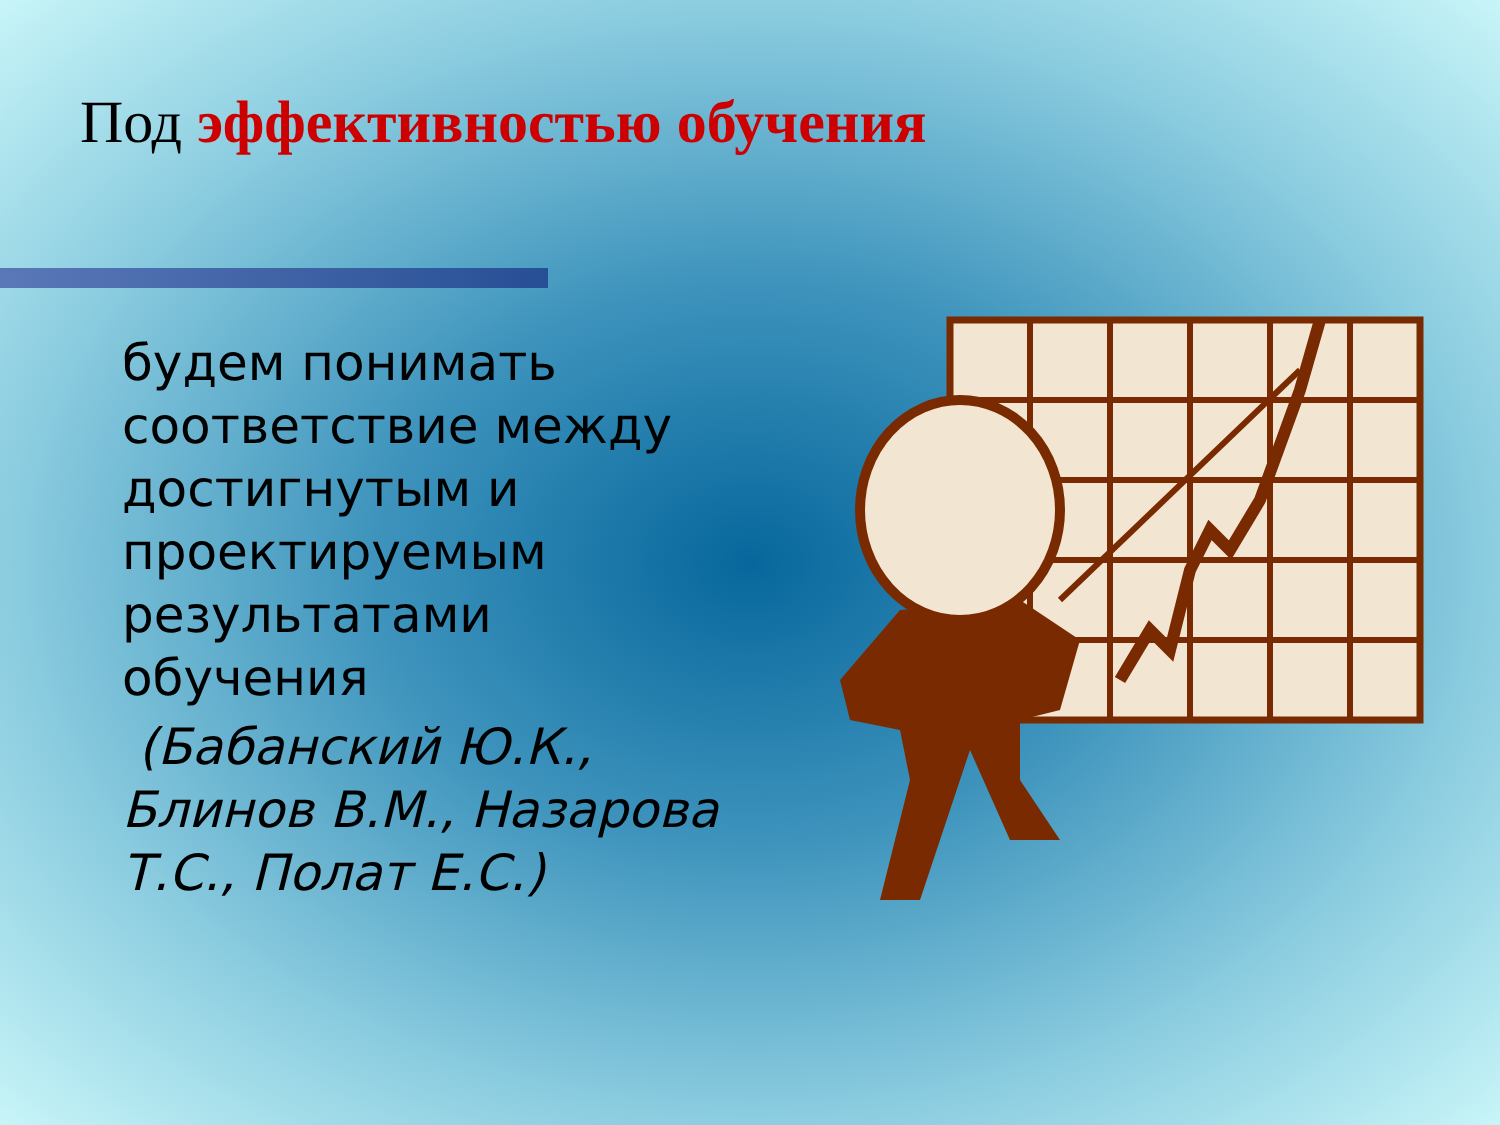Под эффективностью обучения
будем понимать соответствие между достигнутым и проектируемым результатами обучения
(Бабанский Ю.К., Блинов В.М., Назарова Т.С., Полат Е.С.)